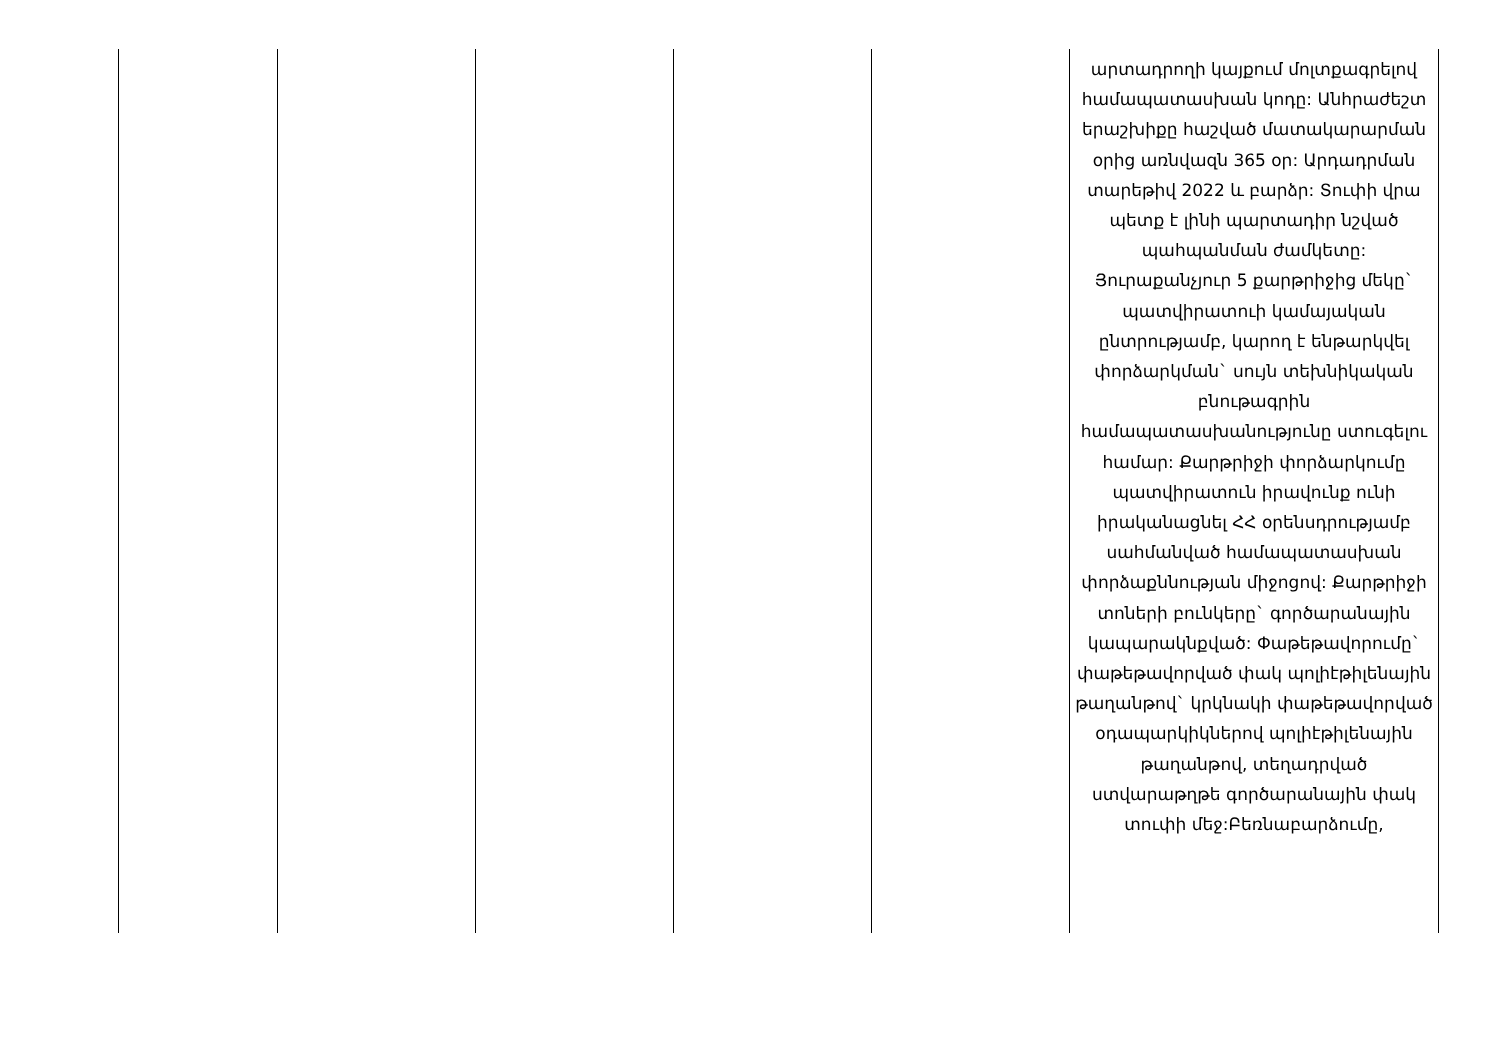| | | | | | արտադրողի կայքում մոլտքագրելով համապատասխան կոդը: Անհրաժեշտ երաշխիքը հաշված մատակարարման օրից առնվազն 365 օր: Արդադրման տարեթիվ 2022 և բարձր: Տուփի վրա պետք է լինի պարտադիր նշված պահպանման ժամկետը: Յուրաքանչյուր 5 քարթրիջից մեկը` պատվիրատուի կամայական ընտրությամբ, կարող է ենթարկվել փորձարկման` սույն տեխնիկական բնութագրին համապատասխանությունը ստուգելու համար: Քարթրիջի փորձարկումը պատվիրատուն իրավունք ունի իրականացնել ՀՀ օրենսդրությամբ սահմանված համապատասխան փորձաքննության միջոցով: Քարթրիջի տոների բունկերը` գործարանային կապարակնքված: Փաթեթավորումը` փաթեթավորված փակ պոլիէթիլենային թաղանթով` կրկնակի փաթեթավորված օդապարկիկներով պոլիէթիլենային թաղանթով, տեղադրված ստվարաթղթե գործարանային փակ տուփի մեջ:Բեռնաբարձումը, |